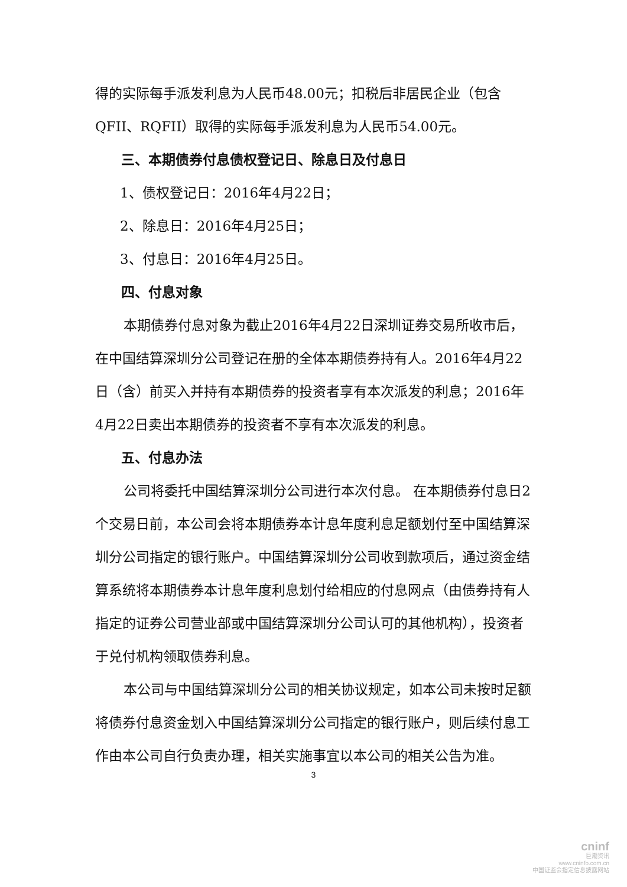得的实际每手派发利息为人民币48.00元；扣税后非居民企业（包含QFII、RQFII）取得的实际每手派发利息为人民币54.00元。
三、本期债券付息债权登记日、除息日及付息日
1、债权登记日：2016年4月22日；
2、除息日：2016年4月25日；
3、付息日：2016年4月25日。
四、付息对象
本期债券付息对象为截止2016年4月22日深圳证券交易所收市后，在中国结算深圳分公司登记在册的全体本期债券持有人。2016年4月22日（含）前买入并持有本期债券的投资者享有本次派发的利息；2016年4月22日卖出本期债券的投资者不享有本次派发的利息。
五、付息办法
公司将委托中国结算深圳分公司进行本次付息。 在本期债券付息日2个交易日前，本公司会将本期债券本计息年度利息足额划付至中国结算深圳分公司指定的银行账户。中国结算深圳分公司收到款项后，通过资金结算系统将本期债券本计息年度利息划付给相应的付息网点（由债券持有人指定的证券公司营业部或中国结算深圳分公司认可的其他机构），投资者于兑付机构领取债券利息。
本公司与中国结算深圳分公司的相关协议规定，如本公司未按时足额将债券付息资金划入中国结算深圳分公司指定的银行账户，则后续付息工作由本公司自行负责办理，相关实施事宜以本公司的相关公告为准。
3
cninf
巨潮资讯
www.cninfo.com.cn
中国证监会指定信息披露网站